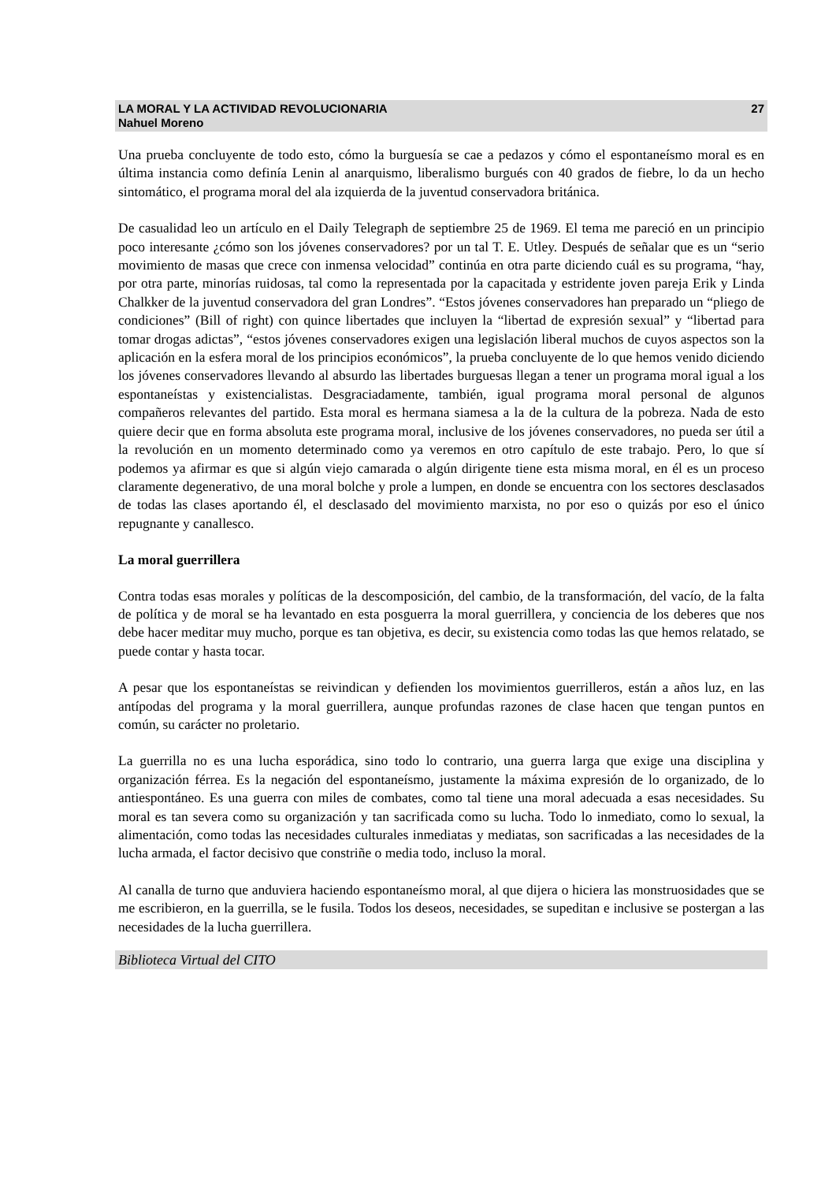LA MORAL Y LA ACTIVIDAD REVOLUCIONARIA 27
Nahuel Moreno
Una prueba concluyente de todo esto, cómo la burguesía se cae a pedazos y cómo el espontaneísmo moral es en última instancia como definía Lenin al anarquismo, liberalismo burgués con 40 grados de fiebre, lo da un hecho sintomático, el programa moral del ala izquierda de la juventud conservadora británica.
De casualidad leo un artículo en el Daily Telegraph de septiembre 25 de 1969. El tema me pareció en un principio poco interesante ¿cómo son los jóvenes conservadores? por un tal T. E. Utley. Después de señalar que es un “serio movimiento de masas que crece con inmensa velocidad” continúa en otra parte diciendo cuál es su programa, “hay, por otra parte, minorías ruidosas, tal como la representada por la capacitada y estridente joven pareja Erik y Linda Chalkker de la juventud conservadora del gran Londres”. “Estos jóvenes conservadores han preparado un “pliego de condiciones” (Bill of right) con quince libertades que incluyen la “libertad de expresión sexual” y “libertad para tomar drogas adictas”, “estos jóvenes conservadores exigen una legislación liberal muchos de cuyos aspectos son la aplicación en la esfera moral de los principios económicos”, la prueba concluyente de lo que hemos venido diciendo los jóvenes conservadores llevando al absurdo las libertades burguesas llegan a tener un programa moral igual a los espontaneístas y existencialistas. Desgraciadamente, también, igual programa moral personal de algunos compañeros relevantes del partido. Esta moral es hermana siamesa a la de la cultura de la pobreza. Nada de esto quiere decir que en forma absoluta este programa moral, inclusive de los jóvenes conservadores, no pueda ser útil a la revolución en un momento determinado como ya veremos en otro capítulo de este trabajo. Pero, lo que sí podemos ya afirmar es que si algún viejo camarada o algún dirigente tiene esta misma moral, en él es un proceso claramente degenerativo, de una moral bolche y prole a lumpen, en donde se encuentra con los sectores desclasados de todas las clases aportando él, el desclasado del movimiento marxista, no por eso o quizás por eso el único repugnante y canallesco.
La moral guerrillera
Contra todas esas morales y políticas de la descomposición, del cambio, de la transformación, del vacío, de la falta de política y de moral se ha levantado en esta posguerra la moral guerrillera, y conciencia de los deberes que nos debe hacer meditar muy mucho, porque es tan objetiva, es decir, su existencia como todas las que hemos relatado, se puede contar y hasta tocar.
A pesar que los espontaneístas se reivindican y defienden los movimientos guerrilleros, están a años luz, en las antípodas del programa y la moral guerrillera, aunque profundas razones de clase hacen que tengan puntos en común, su carácter no proletario.
La guerrilla no es una lucha esporádica, sino todo lo contrario, una guerra larga que exige una disciplina y organización férrea. Es la negación del espontaneísmo, justamente la máxima expresión de lo organizado, de lo antiespontáneo. Es una guerra con miles de combates, como tal tiene una moral adecuada a esas necesidades. Su moral es tan severa como su organización y tan sacrificada como su lucha. Todo lo inmediato, como lo sexual, la alimentación, como todas las necesidades culturales inmediatas y mediatas, son sacrificadas a las necesidades de la lucha armada, el factor decisivo que constriñe o media todo, incluso la moral.
Al canalla de turno que anduviera haciendo espontaneísmo moral, al que dijera o hiciera las monstruosidades que se me escribieron, en la guerrilla, se le fusila. Todos los deseos, necesidades, se supeditan e inclusive se postergan a las necesidades de la lucha guerrillera.
Biblioteca Virtual del CITO